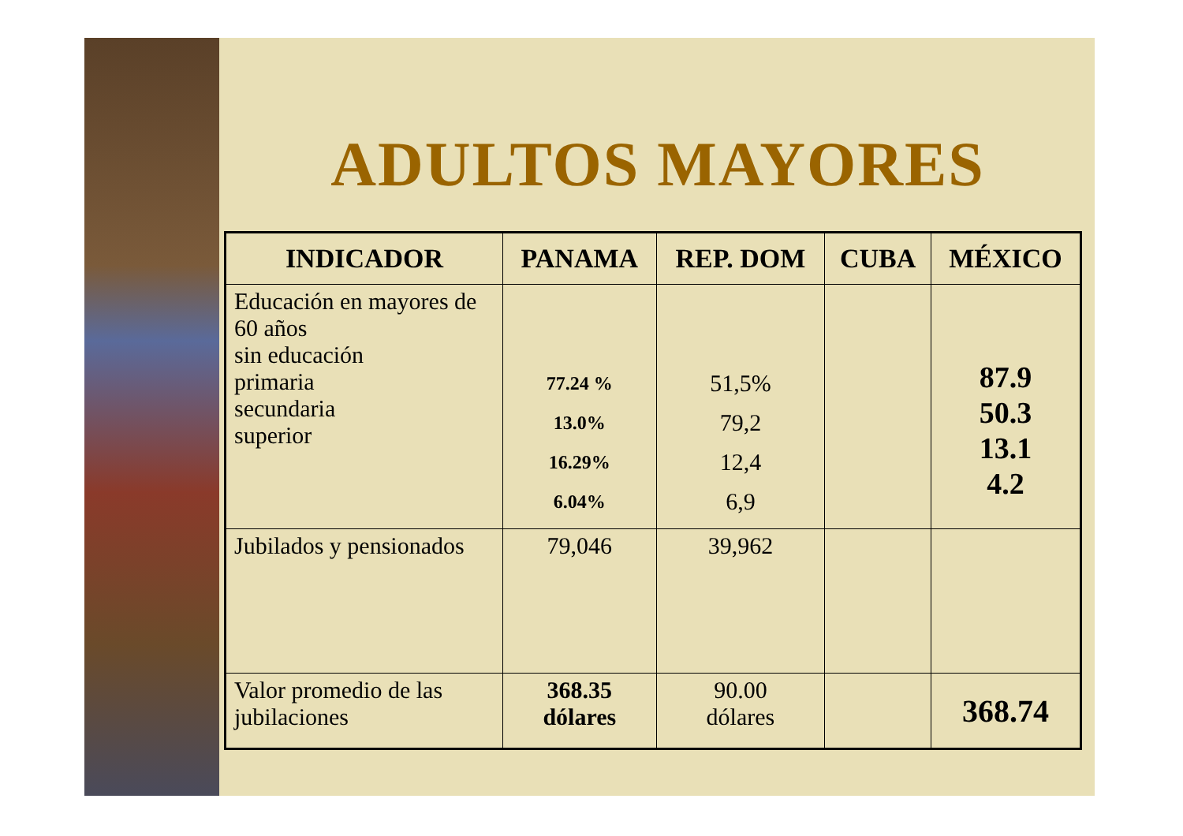ADULTOS MAYORES
| INDICADOR | PANAMA | REP. DOM | CUBA | MÉXICO |
| --- | --- | --- | --- | --- |
| Educación en mayores de 60 años sin educación primaria secundaria superior | 77.24 % 13.0% 16.29% 6.04% | 51,5% 79,2 12,4 6,9 | | 87.9 50.3 13.1 4.2 |
| Jubilados y pensionados | 79,046 | 39,962 | | |
| Valor promedio de las jubilaciones | 368.35 dólares | 90.00 dólares | | 368.74 |